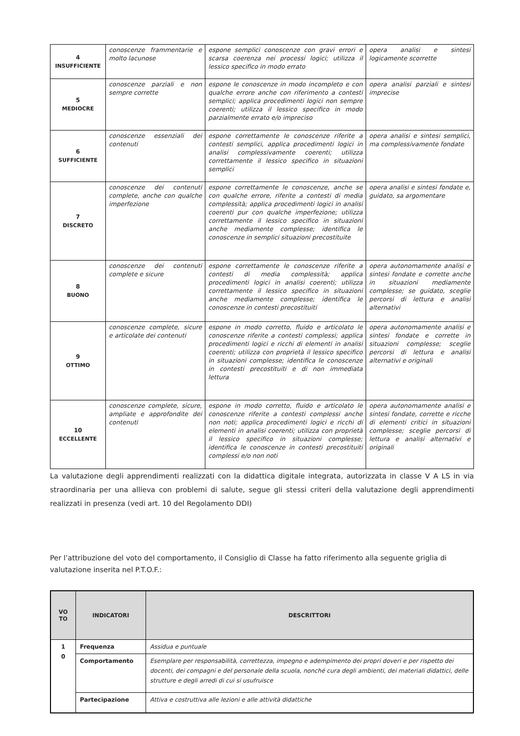| 4 INSUFFICIENTE | conoscenze frammentarie e molto lacunose | espone semplici conoscenze con gravi errori e scarsa coerenza nei processi logici; utilizza il lessico specifico in modo errato | opera analisi e sintesi logicamente scorrette |
| 5 MEDIOCRE | conoscenze parziali e non sempre corrette | espone le conoscenze in modo incompleto e con qualche errore anche con riferimento a contesti semplici; applica procedimenti logici non sempre coerenti; utilizza il lessico specifico in modo parzialmente errato e/o impreciso | opera analisi parziali e sintesi imprecise |
| 6 SUFFICIENTE | conoscenze essenziali dei contenuti | espone correttamente le conoscenze riferite a contesti semplici, applica procedimenti logici in analisi complessivamente coerenti; utilizza correttamente il lessico specifico in situazioni semplici | opera analisi e sintesi semplici, ma complessivamente fondate |
| 7 DISCRETO | conoscenze dei contenuti complete, anche con qualche imperfezione | espone correttamente le conoscenze, anche se con qualche errore, riferite a contesti di media complessità; applica procedimenti logici in analisi coerenti pur con qualche imperfezione; utilizza correttamente il lessico specifico in situazioni anche mediamente complesse; identifica le conoscenze in semplici situazioni precostituite | opera analisi e sintesi fondate e, guidato, sa argomentare |
| 8 BUONO | conoscenze dei contenuti complete e sicure | espone correttamente le conoscenze riferite a contesti di media complessità; applica procedimenti logici in analisi coerenti; utilizza correttamente il lessico specifico in situazioni anche mediamente complesse; identifica le conoscenze in contesti precostituiti | opera autonomamente analisi e sintesi fondate e corrette anche in situazioni mediamente complesse; se guidato, sceglie percorsi di lettura e analisi alternativi |
| 9 OTTIMO | conoscenze complete, sicure e articolate dei contenuti | espone in modo corretto, fluido e articolato le conoscenze riferite a contesti complessi; applica procedimenti logici e ricchi di elementi in analisi coerenti; utilizza con proprietà il lessico specifico in situazioni complesse; identifica le conoscenze in contesti precostituiti e di non immediata lettura | opera autonomamente analisi e sintesi fondate e corrette in situazioni complesse; sceglie percorsi di lettura e analisi alternativi e originali |
| 10 ECCELLENTE | conoscenze complete, sicure, ampliate e approfondite dei contenuti | espone in modo corretto, fluido e articolato le conoscenze riferite a contesti complessi anche non noti; applica procedimenti logici e ricchi di elementi in analisi coerenti; utilizza con proprietà il lessico specifico in situazioni complesse; identifica le conoscenze in contesti precostituiti complessi e/o non noti | opera autonomamente analisi e sintesi fondate, corrette e ricche di elementi critici in situazioni complesse; sceglie percorsi di lettura e analisi alternativi e originali |
La valutazione degli apprendimenti realizzati con la didattica digitale integrata, autorizzata in classe V A LS in via straordinaria per una allieva con problemi di salute, segue gli stessi criteri della valutazione degli apprendimenti realizzati in presenza (vedi art. 10 del Regolamento DDI)
Per l’attribuzione del voto del comportamento, il Consiglio di Classe ha fatto riferimento alla seguente griglia di valutazione inserita nel P.T.O.F.:
| VO TO | INDICATORI | DESCRITTORI |
| --- | --- | --- |
| 1 0 | Frequenza | Assidua e puntuale |
| | Comportamento | Esemplare per responsabilità, correttezza, impegno e adempimento dei propri doveri e per rispetto dei docenti, dei compagni e del personale della scuola, nonché cura degli ambienti, dei materiali didattici, delle strutture e degli arredi di cui si usufruisce |
| | Partecipazione | Attiva e costruttiva alle lezioni e alle attività didattiche |